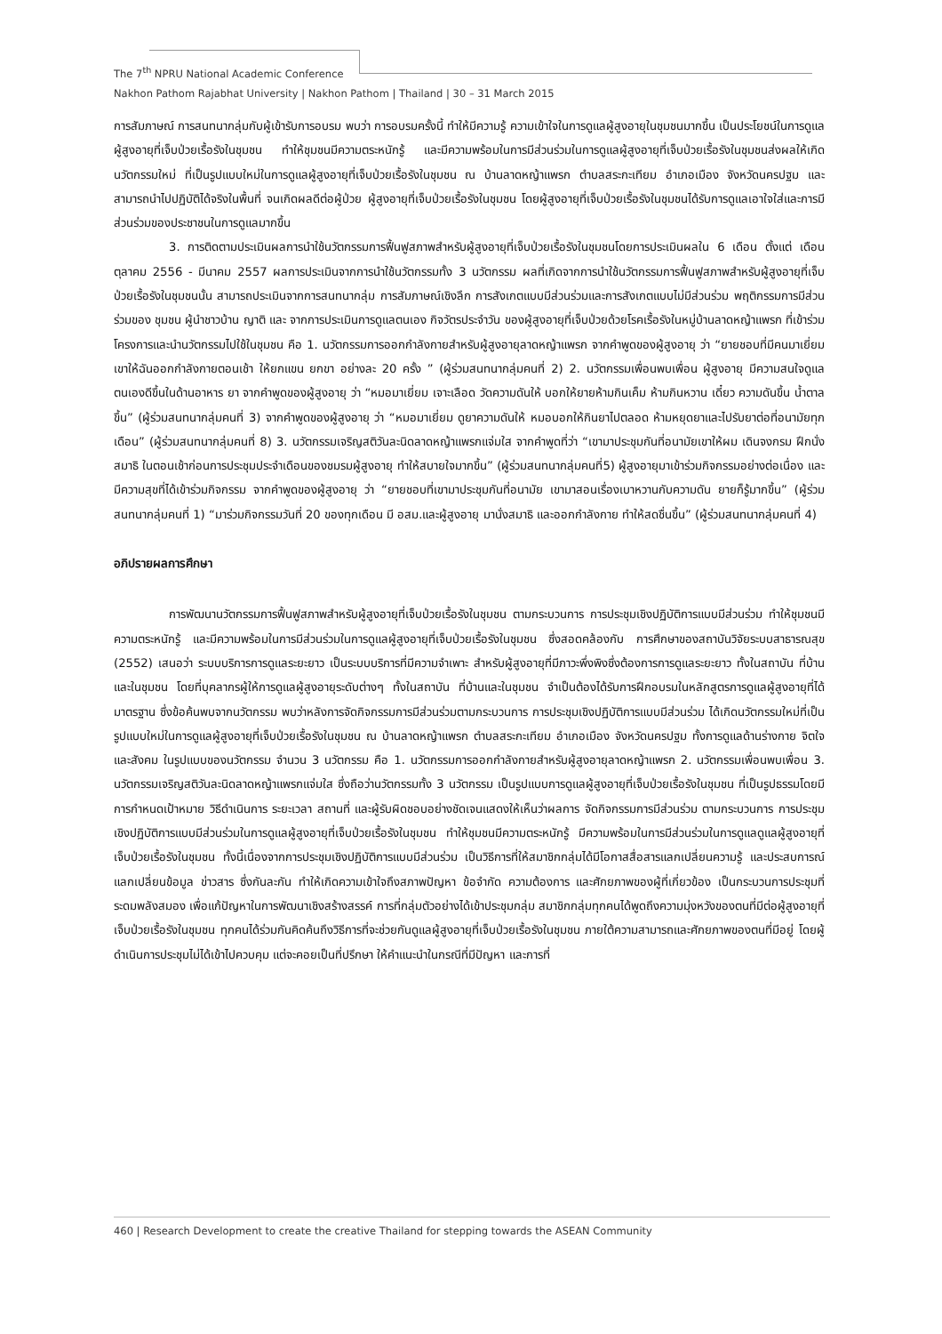The 7<sup>th</sup> NPRU National Academic Conference
Nakhon Pathom Rajabhat University | Nakhon Pathom | Thailand | 30 – 31 March 2015
การสัมภาษณ์ การสนทนากลุ่มกับผู้เข้ารับการอบรม พบว่า การอบรมครั้งนี้ ทำให้มีความรู้ ความเข้าใจในการดูแลผู้สูงอายุในชุมชนมากขึ้น เป็นประโยชน์ในการดูแลผู้สูงอายุที่เจ็บป่วยเรื้อรังในชุมชน ทำให้ชุมชนมีความตระหนักรู้ และมีความพร้อมในการมีส่วนร่วมในการดูแลผู้สูงอายุที่เจ็บป่วยเรื้อรังในชุมชนส่งผลให้เกิดนวัตกรรมใหม่ ที่เป็นรูปแบบใหม่ในการดูแลผู้สูงอายุที่เจ็บป่วยเรื้อรังในชุมชน ณ บ้านลาดหญ้าแพรก ตำบลสระกะเทียม อำเภอเมือง จังหวัดนครปฐม และสามารถนำไปปฏิบัติได้จริงในพื้นที่ จนเกิดผลดีต่อผู้ป่วย ผู้สูงอายุที่เจ็บป่วยเรื้อรังในชุมชน โดยผู้สูงอายุที่เจ็บป่วยเรื้อรังในชุมชนได้รับการดูแลเอาใจใส่และการมีส่วนร่วมของประชาชนในการดูแลมากขึ้น
3. การติดตามประเมินผลการนำใช้นวัตกรรมการฟื้นฟูสภาพสำหรับผู้สูงอายุที่เจ็บป่วยเรื้อรังในชุมชนโดยการประเมินผลใน 6 เดือน ตั้งแต่ เดือนตุลาคม 2556 - มีนาคม 2557 ผลการประเมินจากการนำใช้นวัตกรรมทั้ง 3 นวัตกรรม ผลที่เกิดจากการนำใช้นวัตกรรมการฟื้นฟูสภาพสำหรับผู้สูงอายุที่เจ็บป่วยเรื้อรังในชุมชนนั้น สามารถประเมินจากการสนทนากลุ่ม การสัมภาษณ์เชิงลึก การสังเกตแบบมีส่วนร่วมและการสังเกตแบบไม่มีส่วนร่วม พฤติกรรมการมีส่วนร่วมของ ชุมชน ผู้นำชาวบ้าน ญาติ และ จากการประเมินการดูแลตนเอง กิจวัตรประจำวัน ของผู้สูงอายุที่เจ็บป่วยด้วยโรคเรื้อรังในหมู่บ้านลาดหญ้าแพรก ที่เข้าร่วมโครงการและนำนวัตกรรมไปใช้ในชุมชน คือ 1. นวัตกรรมการออกกำลังกายสำหรับผู้สูงอายุลาดหญ้าแพรก จากคำพูดของผู้สูงอายุ ว่า “ยายชอบที่มีคนมาเยี่ยม เขาให้ฉันออกกำลังกายตอนเช้า ให้ยกแขน ยกขา อย่างละ 20 ครั้ง ” (ผู้ร่วมสนทนากลุ่มคนที่ 2) 2. นวัตกรรมเพื่อนพบเพื่อน ผู้สูงอายุ มีความสนใจดูแลตนเองดีขึ้นในด้านอาหาร ยา จากคำพูดของผู้สูงอายุ ว่า “หมอมาเยี่ยม เจาะเลือด วัดความดันให้ บอกให้ยายห้ามกินเค็ม ห้ามกินหวาน เดี๋ยว ความดันขึ้น น้ำตาลขึ้น” (ผู้ร่วมสนทนากลุ่มคนที่ 3) จากคำพูดของผู้สูงอายุ ว่า “หมอมาเยี่ยม ดูยาความดันให้ หมอบอกให้กินยาไปตลอด ห้ามหยุดยาและไปรับยาต่อที่อนามัยทุกเดือน” (ผู้ร่วมสนทนากลุ่มคนที่ 8) 3. นวัตกรรมเจริญสติวันละนิดลาดหญ้าแพรกแจ่มใส จากคำพูดที่ว่า “เขามาประชุมกันที่อนามัยเขาให้ผม เดินจงกรม ฝึกนั่งสมาธิ ในตอนเช้าก่อนการประชุมประจำเดือนของชมรมผู้สูงอายุ ทำให้สบายใจมากขึ้น” (ผู้ร่วมสนทนากลุ่มคนที่5) ผู้สูงอายุมาเข้าร่วมกิจกรรมอย่างต่อเนื่อง และมีความสุขที่ได้เข้าร่วมกิจกรรม จากคำพูดของผู้สูงอายุ ว่า “ยายชอบที่เขามาประชุมกันที่อนามัย เขามาสอนเรื่องเบาหวานกับความดัน ยายก็รู้มากขึ้น” (ผู้ร่วมสนทนากลุ่มคนที่ 1) “มาร่วมกิจกรรมวันที่ 20 ของทุกเดือน มี อสม.และผู้สูงอายุ มานั่งสมาธิ และออกกำลังกาย ทำให้สดชื่นขึ้น” (ผู้ร่วมสนทนากลุ่มคนที่ 4)
อภิปรายผลการศึกษา
การพัฒนานวัตกรรมการฟื้นฟูสภาพสำหรับผู้สูงอายุที่เจ็บป่วยเรื้อรังในชุมชน ตามกระบวนการ การประชุมเชิงปฏิบัติการแบบมีส่วนร่วม ทำให้ชุมชนมีความตระหนักรู้ และมีความพร้อมในการมีส่วนร่วมในการดูแลผู้สูงอายุที่เจ็บป่วยเรื้อรังในชุมชน ซึ่งสอดคล้องกับ การศึกษาของสถาบันวิจัยระบบสาธารณสุข (2552) เสนอว่า ระบบบริการการดูแลระยะยาว เป็นระบบบริการที่มีความจำเพาะ สำหรับผู้สูงอายุที่มีภาวะพึ่งพิงซึ่งต้องการการดูแลระยะยาว ทั้งในสถาบัน ที่บ้าน และในชุมชน โดยที่บุคลากรผู้ให้การดูแลผู้สูงอายุระดับต่างๆ ทั้งในสถาบัน ที่บ้านและในชุมชน จำเป็นต้องได้รับการฝึกอบรมในหลักสูตรการดูแลผู้สูงอายุที่ได้มาตรฐาน ซึ่งข้อค้นพบจากนวัตกรรม พบว่าหลังการจัดกิจกรรมการมีส่วนร่วมตามกระบวนการ การประชุมเชิงปฏิบัติการแบบมีส่วนร่วม ได้เกิดนวัตกรรมใหม่ที่เป็นรูปแบบใหม่ในการดูแลผู้สูงอายุที่เจ็บป่วยเรื้อรังในชุมชน ณ บ้านลาดหญ้าแพรก ตำบลสระกะเทียม อำเภอเมือง จังหวัดนครปฐม ทั้งการดูแลด้านร่างกาย จิตใจ และสังคม ในรูปแบบของนวัตกรรม จำนวน 3 นวัตกรรม คือ 1. นวัตกรรมการออกกำลังกายสำหรับผู้สูงอายุลาดหญ้าแพรก 2. นวัตกรรมเพื่อนพบเพื่อน 3. นวัตกรรมเจริญสติวันละนิดลาดหญ้าแพรกแจ่มใส ซึ่งถือว่านวัตกรรมทั้ง 3 นวัตกรรม เป็นรูปแบบการดูแลผู้สูงอายุที่เจ็บป่วยเรื้อรังในชุมชน ที่เป็นรูปธรรมโดยมีการกำหนดเป้าหมาย วิธีดำเนินการ ระยะเวลา สถานที่ และผู้รับผิดชอบอย่างชัดเจนแสดงให้เห็นว่าผลการ จัดกิจกรรมการมีส่วนร่วม ตามกระบวนการ การประชุมเชิงปฏิบัติการแบบมีส่วนร่วมในการดูแลผู้สูงอายุที่เจ็บป่วยเรื้อรังในชุมชน ทำให้ชุมชนมีความตระหนักรู้ มีความพร้อมในการมีส่วนร่วมในการดูแลดูแลผู้สูงอายุที่เจ็บป่วยเรื้อรังในชุมชน ทั้งนี้เนื่องจากการประชุมเชิงปฏิบัติการแบบมีส่วนร่วม เป็นวิธีการที่ให้สมาชิกกลุ่มได้มีโอกาสสื่อสารแลกเปลี่ยนความรู้ และประสบการณ์ แลกเปลี่ยนข้อมูล ข่าวสาร ซึ่งกันละกัน ทำให้เกิดความเข้าใจถึงสภาพปัญหา ข้อจำกัด ความต้องการ และศักยภาพของผู้ที่เกี่ยวข้อง เป็นกระบวนการประชุมที่ระดมพลังสมอง เพื่อแก้ปัญหาในการพัฒนาเชิงสร้างสรรค์ การที่กลุ่มตัวอย่างได้เข้าประชุมกลุ่ม สมาชิกกลุ่มทุกคนได้พูดถึงความมุ่งหวังของตนที่มีต่อผู้สูงอายุที่เจ็บป่วยเรื้อรังในชุมชน ทุกคนได้ร่วมกันคิดค้นถึงวิธีการที่จะช่วยกันดูแลผู้สูงอายุที่เจ็บป่วยเรื้อรังในชุมชน ภายใต้ความสามารถและศักยภาพของตนที่มีอยู่ โดยผู้ดำเนินการประชุมไม่ได้เข้าไปควบคุม แต่จะคอยเป็นที่ปรึกษา ให้คำแนะนำในกรณีที่มีปัญหา และการที่
460 | Research Development to create the creative Thailand for stepping towards the ASEAN Community